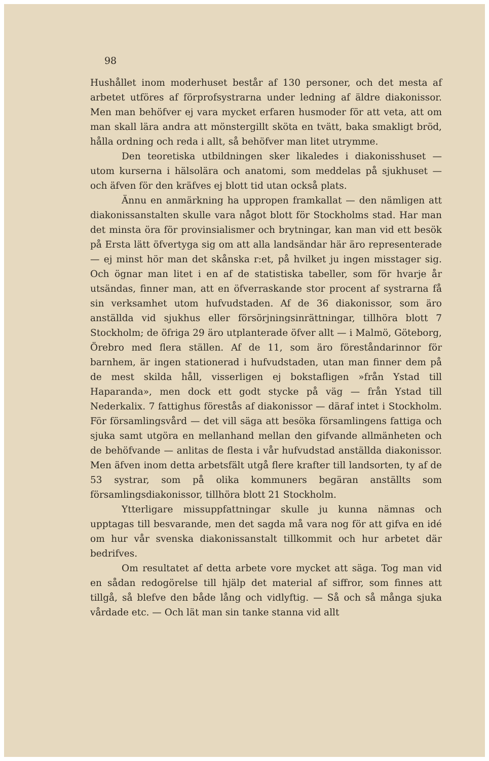98
Hushållet inom moderhuset består af 130 personer, och det mesta af arbetet utföres af förprofsystrarna under ledning af äldre diakonissor. Men man behöfver ej vara mycket erfaren husmoder för att veta, att om man skall lära andra att mönstergillt sköta en tvätt, baka smakligt bröd, hålla ordning och reda i allt, så behöfver man litet utrymme.
Den teoretiska utbildningen sker likaledes i diakonisshuset — utom kurserna i hälsolära och anatomi, som meddelas på sjukhuset — och äfven för den kräfves ej blott tid utan också plats.
Ännu en anmärkning ha uppropen framkallat — den nämligen att diakonissanstalten skulle vara något blott för Stockholms stad. Har man det minsta öra för provinsialismer och brytningar, kan man vid ett besök på Ersta lätt öfvertyga sig om att alla landsändar här äro representerade — ej minst hör man det skånska r:et, på hvilket ju ingen misstager sig. Och ögnar man litet i en af de statistiska tabeller, som för hvarje år utsändas, finner man, att en öfverraskande stor procent af systrarna få sin verksamhet utom hufvudstaden. Af de 36 diakonissor, som äro anställda vid sjukhus eller försörjningsinrättningar, tillhöra blott 7 Stockholm; de öfriga 29 äro utplanterade öfver allt — i Malmö, Göteborg, Örebro med flera ställen. Af de 11, som äro föreståndarinnor för barnhem, är ingen stationerad i hufvudstaden, utan man finner dem på de mest skilda håll, visserligen ej bokstafligen »från Ystad till Haparanda», men dock ett godt stycke på väg — från Ystad till Nederkalix. 7 fattighus förestås af diakonissor — däraf intet i Stockholm. För församlingsvård — det vill säga att besöka församlingens fattiga och sjuka samt utgöra en mellanhand mellan den gifvande allmänheten och de behöfvande — anlitas de flesta i vår hufvudstad anställda diakonissor. Men äfven inom detta arbetsfält utgå flere krafter till landsorten, ty af de 53 systrar, som på olika kommuners begäran anställts som församlingsdiakonissor, tillhöra blott 21 Stockholm.
Ytterligare missuppfattningar skulle ju kunna nämnas och upptagas till besvarande, men det sagda må vara nog för att gifva en idé om hur vår svenska diakonissanstalt tillkommit och hur arbetet där bedrifves.
Om resultatet af detta arbete vore mycket att säga. Tog man vid en sådan redogörelse till hjälp det material af siffror, som finnes att tillgå, så blefve den både lång och vidlyftig. — Så och så många sjuka vårdade etc. — Och lät man sin tanke stanna vid allt